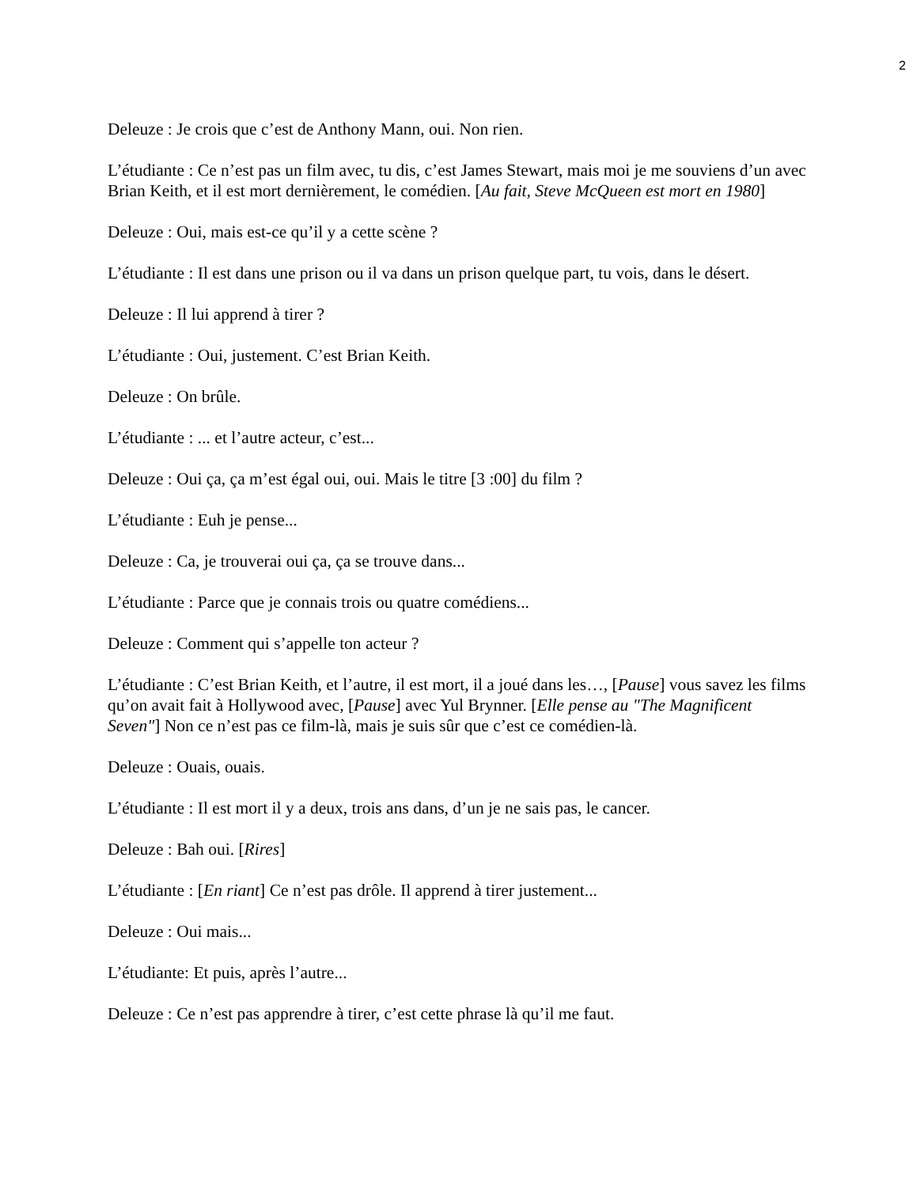2
Deleuze : Je crois que c’est de Anthony Mann, oui. Non rien.
L’étudiante : Ce n’est pas un film avec, tu dis, c’est James Stewart, mais moi je me souviens d’un avec Brian Keith, et il est mort dernièrement, le comédien. [Au fait, Steve McQueen est mort en 1980]
Deleuze : Oui, mais est-ce qu’il y a cette scène ?
L’étudiante : Il est dans une prison ou il va dans un prison quelque part, tu vois, dans le désert.
Deleuze : Il lui apprend à tirer ?
L’étudiante : Oui, justement. C’est Brian Keith.
Deleuze : On brûle.
L’étudiante : ... et l’autre acteur, c’est...
Deleuze : Oui ça, ça m’est égal oui, oui. Mais le titre [3 :00] du film ?
L’étudiante : Euh je pense...
Deleuze : Ca, je trouverai oui ça, ça se trouve dans...
L’étudiante : Parce que je connais trois ou quatre comédiens...
Deleuze : Comment qui s’appelle ton acteur ?
L’étudiante : C’est Brian Keith, et l’autre, il est mort, il a joué dans les…, [Pause] vous savez les films qu’on avait fait à Hollywood avec, [Pause] avec Yul Brynner. [Elle pense au "The Magnificent Seven"] Non ce n’est pas ce film-là, mais je suis sûr que c’est ce comédien-là.
Deleuze : Ouais, ouais.
L’étudiante : Il est mort il y a deux, trois ans dans, d’un je ne sais pas, le cancer.
Deleuze : Bah oui. [Rires]
L’étudiante : [En riant] Ce n’est pas drôle. Il apprend à tirer justement...
Deleuze : Oui mais...
L’étudiante: Et puis, après l’autre...
Deleuze : Ce n’est pas apprendre à tirer, c’est cette phrase là qu’il me faut.